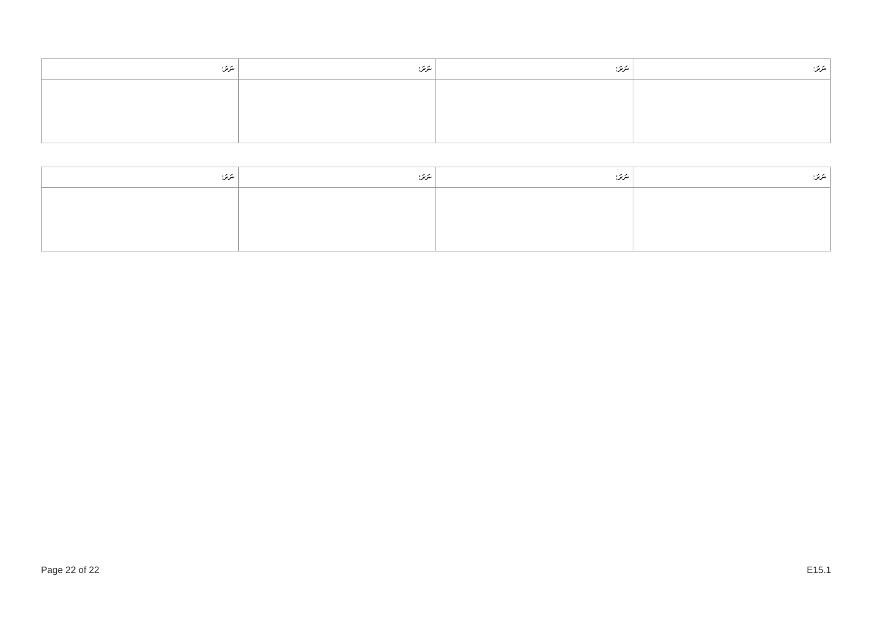| ނަރަ: | ނަރަ: | ނަރަ: | ނަރަ: |
| --- | --- | --- | --- |
| ނަރަ: | ނަރަ: | ނަރަ: | ނަރަ: |
| --- | --- | --- | --- |
Page 22 of 22 E15.1